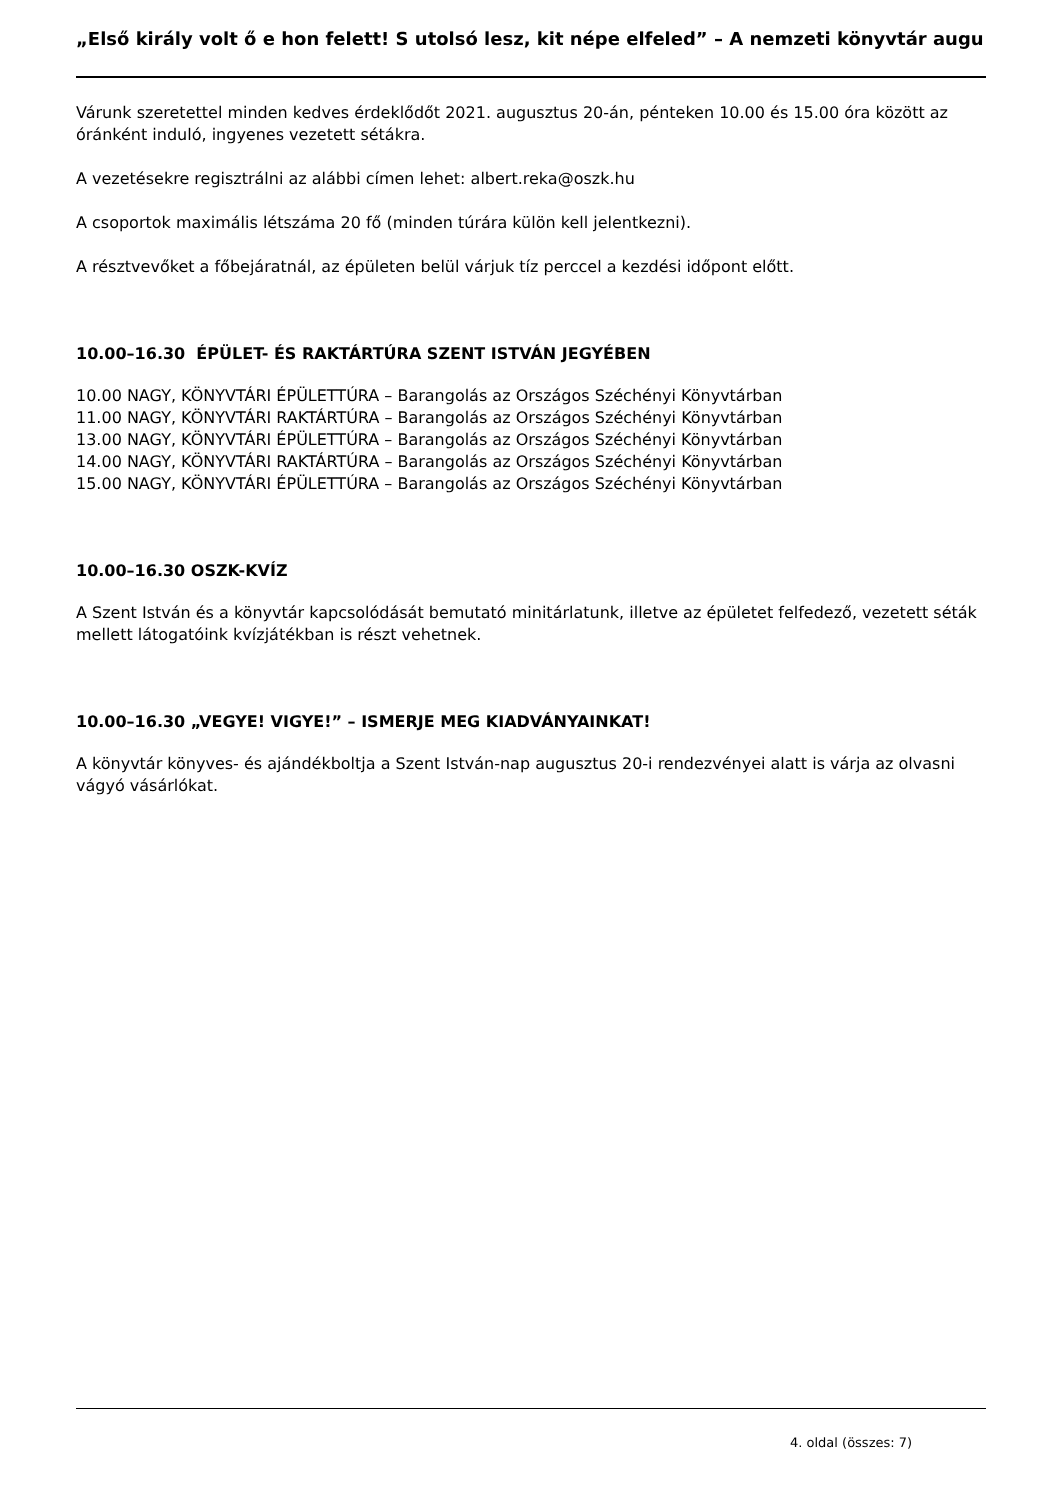„Első király volt ő e hon felett! S utolsó lesz, kit népe elfeled” – A nemzeti könyvtár augu
Várunk szeretettel minden kedves érdeklődőt 2021. augusztus 20-án, pénteken 10.00 és 15.00 óra között az óránként induló, ingyenes vezetett sétákra.
A vezetésekre regisztrálni az alábbi címen lehet: albert.reka@oszk.hu
A csoportok maximális létszáma 20 fő (minden túrára külön kell jelentkezni).
A résztvevőket a főbejáratnál, az épületen belül várjuk tíz perccel a kezdési időpont előtt.
10.00–16.30 ÉPÜLET- ÉS RAKTÁRTÚRA SZENT ISTVÁN JEGYÉBEN
10.00 NAGY, KÖNYVTÁRI ÉPÜLETTÚRA – Barangolás az Országos Széchényi Könyvtárban
11.00 NAGY, KÖNYVTÁRI RAKTÁRTÚRA – Barangolás az Országos Széchényi Könyvtárban
13.00 NAGY, KÖNYVTÁRI ÉPÜLETTÚRA – Barangolás az Országos Széchényi Könyvtárban
14.00 NAGY, KÖNYVTÁRI RAKTÁRTÚRA – Barangolás az Országos Széchényi Könyvtárban
15.00 NAGY, KÖNYVTÁRI ÉPÜLETTÚRA – Barangolás az Országos Széchényi Könyvtárban
10.00–16.30 OSZK-KVÍZ
A Szent István és a könyvtár kapcsolódását bemutató minitárlatunk, illetve az épületet felfedező, vezetett séták mellett látogatóink kvízjátékban is részt vehetnek.
10.00–16.30 „VEGYE! VIGYE!” – ISMERJE MEG KIADVÁNYAINKAT!
A könyvtár könyves- és ajándékboltja a Szent István-nap augusztus 20-i rendezvényei alatt is várja az olvasni vágyó vásárlókat.
4. oldal (összes: 7)